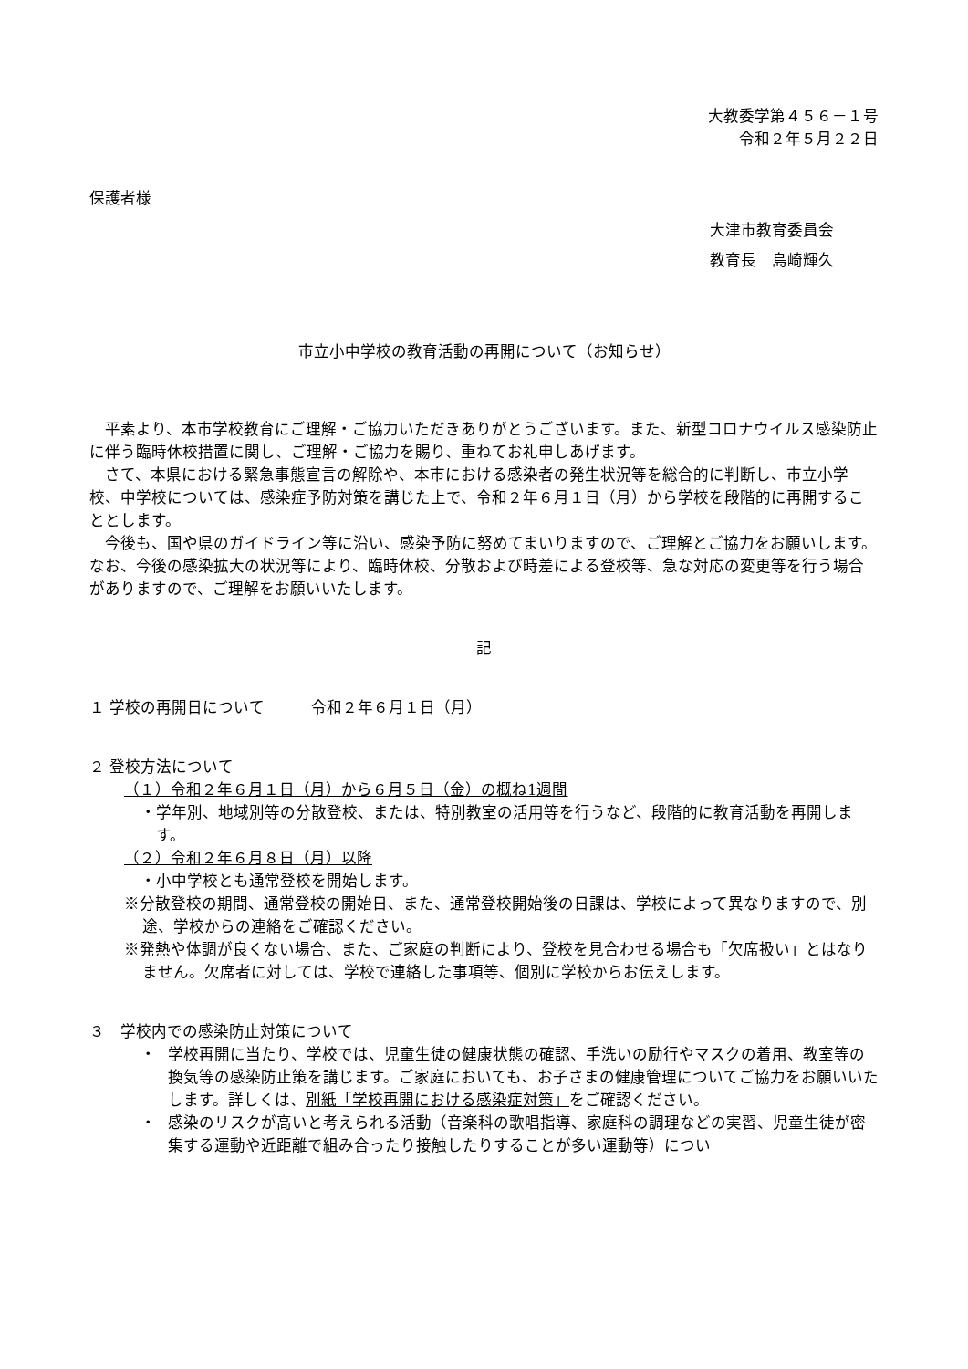大教委学第４５６－１号
令和２年５月２２日
保護者様
大津市教育委員会
教育長　島崎輝久
市立小中学校の教育活動の再開について（お知らせ）
平素より、本市学校教育にご理解・ご協力いただきありがとうございます。また、新型コロナウイルス感染防止に伴う臨時休校措置に関し、ご理解・ご協力を賜り、重ねてお礼申しあげます。
さて、本県における緊急事態宣言の解除や、本市における感染者の発生状況等を総合的に判断し、市立小学校、中学校については、感染症予防対策を講じた上で、令和２年６月１日（月）から学校を段階的に再開することとします。
今後も、国や県のガイドライン等に沿い、感染予防に努めてまいりますので、ご理解とご協力をお願いします。なお、今後の感染拡大の状況等により、臨時休校、分散および時差による登校等、急な対応の変更等を行う場合がありますので、ご理解をお願いいたします。
記
１ 学校の再開日について　　　令和２年６月１日（月）
２ 登校方法について
（１）令和２年６月１日（月）から６月５日（金）の概ね1週間
・学年別、地域別等の分散登校、または、特別教室の活用等を行うなど、段階的に教育活動を再開します。
（２）令和２年６月８日（月）以降
・小中学校とも通常登校を開始します。
※分散登校の期間、通常登校の開始日、また、通常登校開始後の日課は、学校によって異なりますので、別途、学校からの連絡をご確認ください。
※発熱や体調が良くない場合、また、ご家庭の判断により、登校を見合わせる場合も「欠席扱い」とはなりません。欠席者に対しては、学校で連絡した事項等、個別に学校からお伝えします。
３　学校内での感染防止対策について
・ 学校再開に当たり、学校では、児童生徒の健康状態の確認、手洗いの励行やマスクの着用、教室等の換気等の感染防止策を講じます。ご家庭においても、お子さまの健康管理についてご協力をお願いいたします。詳しくは、別紙「学校再開における感染症対策」をご確認ください。
・ 感染のリスクが高いと考えられる活動（音楽科の歌唱指導、家庭科の調理などの実習、児童生徒が密集する運動や近距離で組み合ったり接触したりすることが多い運動等）につい